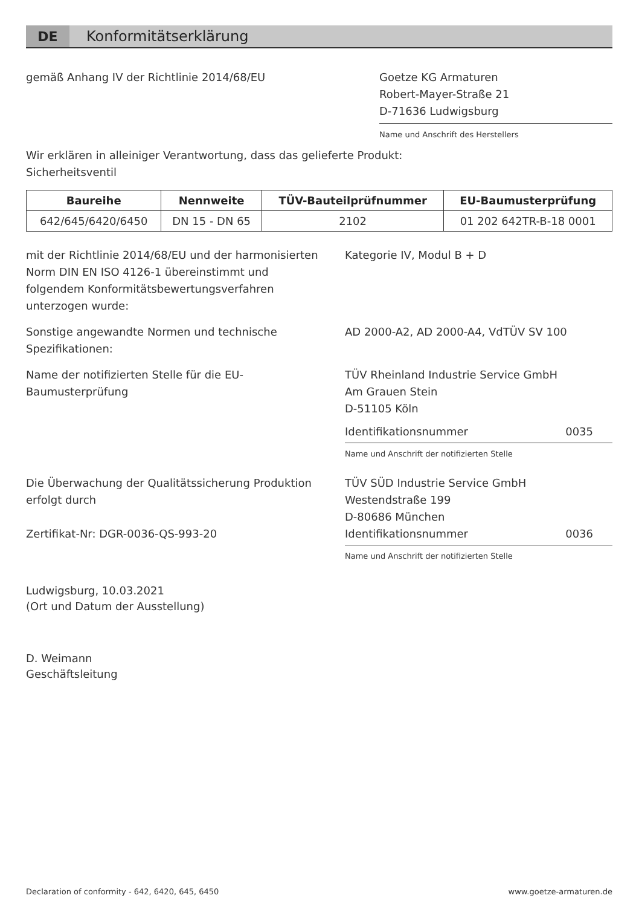DE Konformitätserklärung
gemäß Anhang IV der Richtlinie 2014/68/EU
Goetze KG Armaturen
Robert-Mayer-Straße 21
D-71636 Ludwigsburg
Name und Anschrift des Herstellers
Wir erklären in alleiniger Verantwortung, dass das gelieferte Produkt:
Sicherheitsventil
| Baureihe | Nennweite | TÜV-Bauteilprüfnummer | EU-Baumusterprüfung |
| --- | --- | --- | --- |
| 642/645/6420/6450 | DN 15 - DN 65 | 2102 | 01 202 642TR-B-18 0001 |
mit der Richtlinie 2014/68/EU und der harmonisierten Norm DIN EN ISO 4126-1 übereinstimmt und folgendem Konformitätsbewertungsverfahren unterzogen wurde:
Kategorie IV, Modul B + D
Sonstige angewandte Normen und technische Spezifikationen:
AD 2000-A2, AD 2000-A4, VdTÜV SV 100
Name der notifizierten Stelle für die EU-Baumusterprüfung
TÜV Rheinland Industrie Service GmbH
Am Grauen Stein
D-51105 Köln
Identifikationsnummer 0035
Name und Anschrift der notifizierten Stelle
Die Überwachung der Qualitätssicherung Produktion erfolgt durch
Zertifikat-Nr: DGR-0036-QS-993-20
TÜV SÜD Industrie Service GmbH
Westendstraße 199
D-80686 München
Identifikationsnummer 0036
Name und Anschrift der notifizierten Stelle
Ludwigsburg, 10.03.2021
(Ort und Datum der Ausstellung)
D. Weimann
Geschäftsleitung
Declaration of conformity - 642, 6420, 645, 6450
www.goetze-armaturen.de